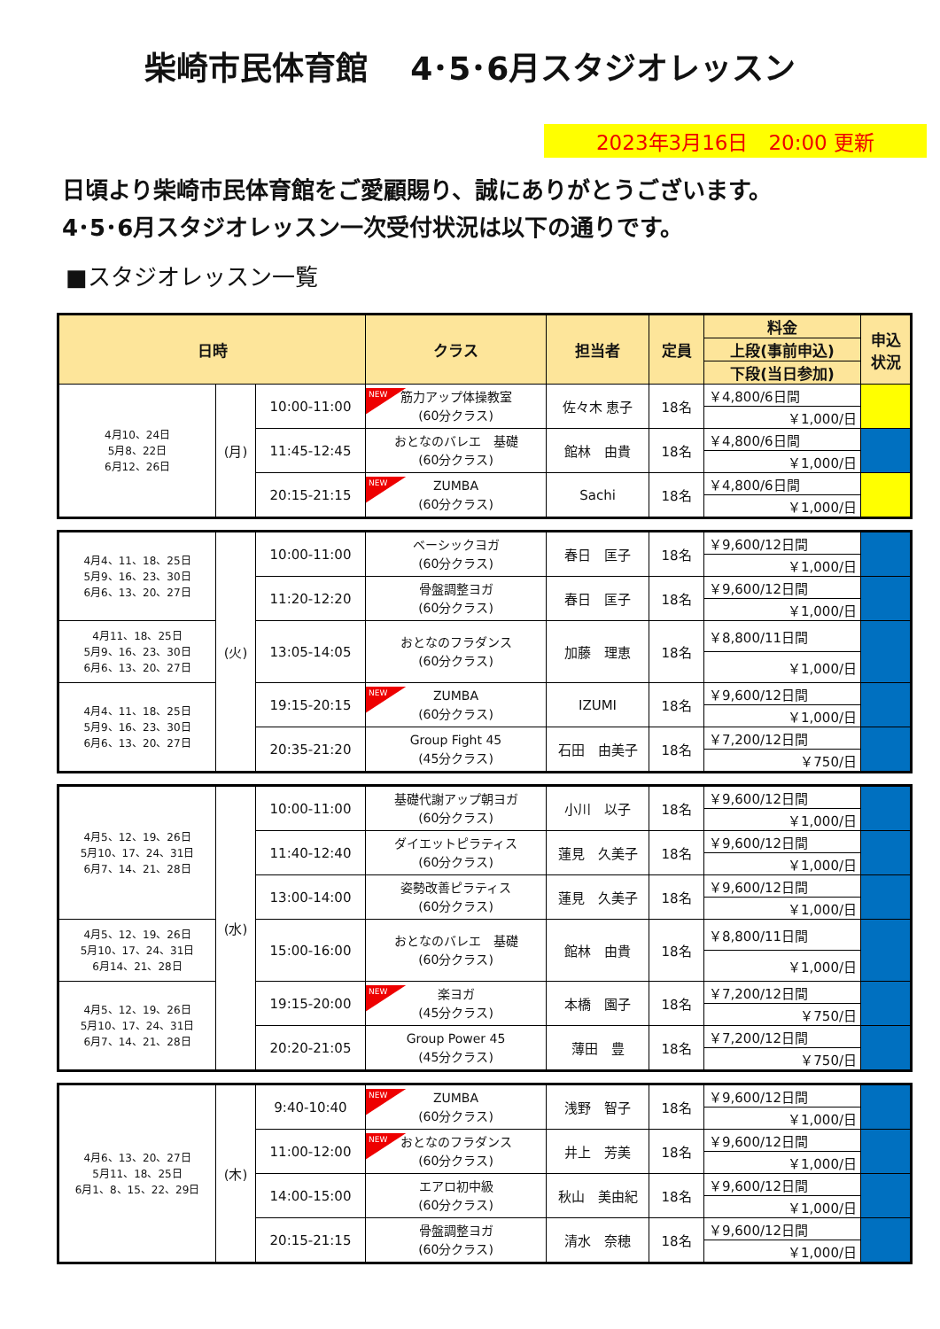柴崎市民体育館　 4･5･6月スタジオレッスン
2023年3月16日　20:00 更新
日頃より柴崎市民体育館をご愛顧賜り、誠にありがとうございます。
4･5･6月スタジオレッスン一次受付状況は以下の通りです。
■スタジオレッスン一覧
| 日時 | | | クラス | 担当者 | 定員 | 料金 | 申込 状況 |
| --- | --- | --- | --- | --- | --- | --- | --- |
| | | | | | | 上段(事前申込) | |
| | | | | | | 下段(当日参加) | |
| 4月10、24日 5月8、22日 6月12、26日 | (月) | 10:00-11:00 | NEW 筋力アップ体操教室 (60分クラス) | 佐々木 恵子 | 18名 | ￥4,800/6日間 | |
| | | | | | | ￥1,000/日 | |
| | | 11:45-12:45 | おとなのバレエ 基礎 (60分クラス) | 館林 由貴 | 18名 | ￥4,800/6日間 | |
| | | | | | | ￥1,000/日 | |
| | | 20:15-21:15 | NEW ZUMBA (60分クラス) | Sachi | 18名 | ￥4,800/6日間 | |
| | | | | | | ￥1,000/日 | |
| 4月4、11、18、25日 5月9、16、23、30日 6月6、13、20、27日 | (火) | 10:00-11:00 | ベーシックヨガ (60分クラス) | 春日 匡子 | 18名 | ￥9,600/12日間 | |
| | | | | | | ￥1,000/日 | |
| | | 11:20-12:20 | 骨盤調整ヨガ (60分クラス) | 春日 匡子 | 18名 | ￥9,600/12日間 | |
| | | | | | | ￥1,000/日 | |
| 4月11、18、25日 5月9、16、23、30日 6月6、13、20、27日 | | 13:05-14:05 | おとなのフラダンス (60分クラス) | 加藤 理恵 | 18名 | ￥8,800/11日間 | |
| | | | | | | ￥1,000/日 | |
| 4月4、11、18、25日 5月9、16、23、30日 6月6、13、20、27日 | | 19:15-20:15 | NEW ZUMBA (60分クラス) | IZUMI | 18名 | ￥9,600/12日間 | |
| | | | | | | ￥1,000/日 | |
| | | 20:35-21:20 | Group Fight 45 (45分クラス) | 石田 由美子 | 18名 | ￥7,200/12日間 | |
| | | | | | | ￥750/日 | |
| 4月5、12、19、26日 5月10、17、24、31日 6月7、14、21、28日 | (水) | 10:00-11:00 | 基礎代謝アップ朝ヨガ (60分クラス) | 小川 以子 | 18名 | ￥9,600/12日間 | |
| | | | | | | ￥1,000/日 | |
| | | 11:40-12:40 | ダイエットピラティス (60分クラス) | 蓮見 久美子 | 18名 | ￥9,600/12日間 | |
| | | | | | | ￥1,000/日 | |
| | | 13:00-14:00 | 姿勢改善ピラティス (60分クラス) | 蓮見 久美子 | 18名 | ￥9,600/12日間 | |
| | | | | | | ￥1,000/日 | |
| 4月5、12、19、26日 5月10、17、24、31日 6月14、21、28日 | | 15:00-16:00 | おとなのバレエ 基礎 (60分クラス) | 館林 由貴 | 18名 | ￥8,800/11日間 | |
| | | | | | | ￥1,000/日 | |
| 4月5、12、19、26日 5月10、17、24、31日 6月7、14、21、28日 | | 19:15-20:00 | NEW 楽ヨガ (45分クラス) | 本橋 園子 | 18名 | ￥7,200/12日間 | |
| | | | | | | ￥750/日 | |
| | | 20:20-21:05 | Group Power 45 (45分クラス) | 薄田 豊 | 18名 | ￥7,200/12日間 | |
| | | | | | | ￥750/日 | |
| 4月6、13、20、27日 5月11、18、25日 6月1、8、15、22、29日 | (木) | 9:40-10:40 | NEW ZUMBA (60分クラス) | 浅野 智子 | 18名 | ￥9,600/12日間 | |
| | | | | | | ￥1,000/日 | |
| | | 11:00-12:00 | NEW おとなのフラダンス (60分クラス) | 井上 芳美 | 18名 | ￥9,600/12日間 | |
| | | | | | | ￥1,000/日 | |
| | | 14:00-15:00 | エアロ初中級 (60分クラス) | 秋山 美由紀 | 18名 | ￥9,600/12日間 | |
| | | | | | | ￥1,000/日 | |
| | | 20:15-21:15 | 骨盤調整ヨガ (60分クラス) | 清水 奈穂 | 18名 | ￥9,600/12日間 | |
| | | | | | | ￥1,000/日 | |